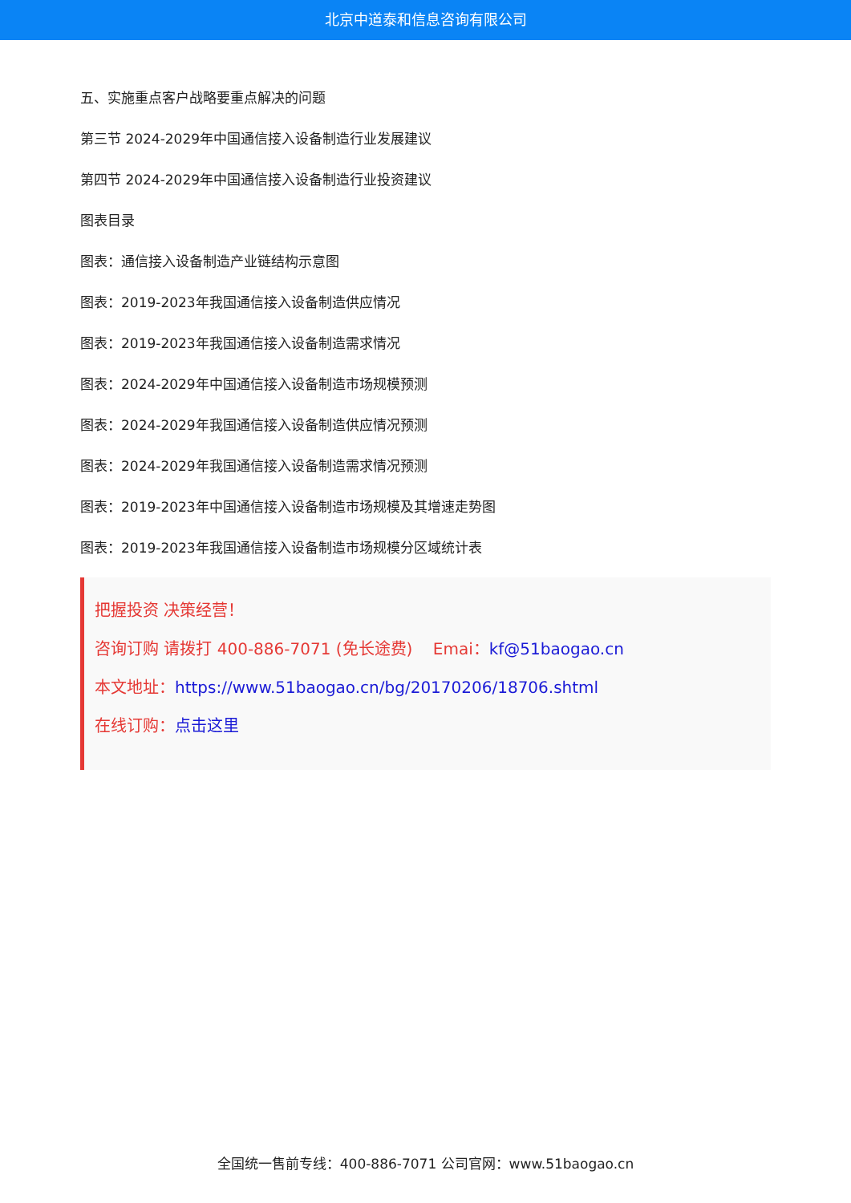北京中道泰和信息咨询有限公司
五、实施重点客户战略要重点解决的问题
第三节 2024-2029年中国通信接入设备制造行业发展建议
第四节 2024-2029年中国通信接入设备制造行业投资建议
图表目录
图表：通信接入设备制造产业链结构示意图
图表：2019-2023年我国通信接入设备制造供应情况
图表：2019-2023年我国通信接入设备制造需求情况
图表：2024-2029年中国通信接入设备制造市场规模预测
图表：2024-2029年我国通信接入设备制造供应情况预测
图表：2024-2029年我国通信接入设备制造需求情况预测
图表：2019-2023年中国通信接入设备制造市场规模及其增速走势图
图表：2019-2023年我国通信接入设备制造市场规模分区域统计表
把握投资 决策经营！
咨询订购 请拨打 400-886-7071 (免长途费) Emai：kf@51baogao.cn
本文地址：https://www.51baogao.cn/bg/20170206/18706.shtml
在线订购：点击这里
全国统一售前专线：400-886-7071 公司官网：www.51baogao.cn